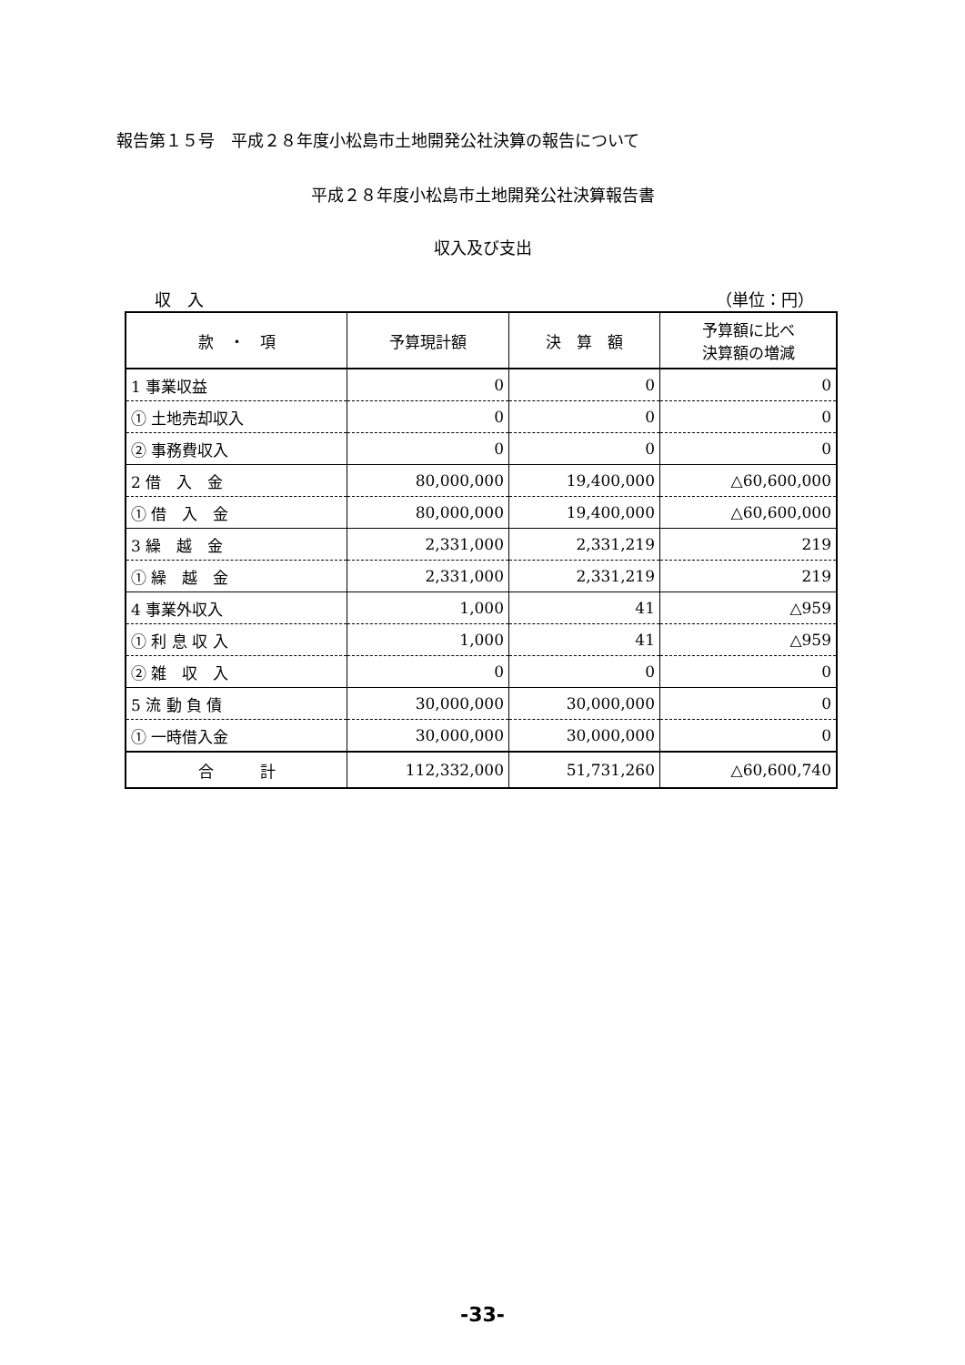報告第１５号　平成２８年度小松島市土地開発公社決算の報告について
平成２８年度小松島市土地開発公社決算報告書
収入及び支出
収　入 （単位：円）
| 款 ・ 項 | 予算現計額 | 決 算 額 | 予算額に比べ 決算額の増減 |
| --- | --- | --- | --- |
| 1 事業収益 | 0 | 0 | 0 |
| ① 土地売却収入 | 0 | 0 | 0 |
| ② 事務費収入 | 0 | 0 | 0 |
| 2 借 入 金 | 80,000,000 | 19,400,000 | △60,600,000 |
| ① 借 入 金 | 80,000,000 | 19,400,000 | △60,600,000 |
| 3 繰 越 金 | 2,331,000 | 2,331,219 | 219 |
| ① 繰 越 金 | 2,331,000 | 2,331,219 | 219 |
| 4 事業外収入 | 1,000 | 41 | △959 |
| ① 利 息 収 入 | 1,000 | 41 | △959 |
| ② 雑 収 入 | 0 | 0 | 0 |
| 5 流 動 負 債 | 30,000,000 | 30,000,000 | 0 |
| ① 一時借入金 | 30,000,000 | 30,000,000 | 0 |
| 合 計 | 112,332,000 | 51,731,260 | △60,600,740 |
-33-